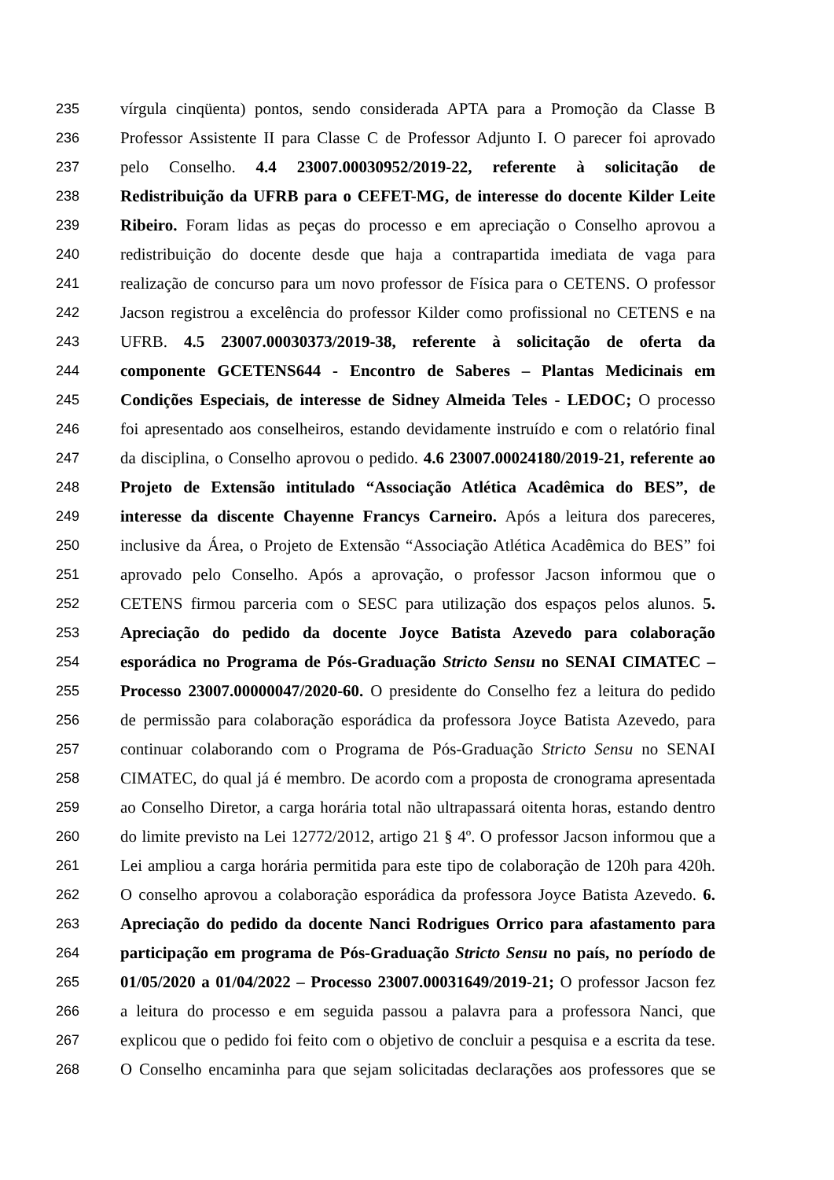235
vírgula cinqüenta) pontos, sendo considerada APTA para a Promoção da Classe B
236
Professor Assistente II para Classe C de Professor Adjunto I. O parecer foi aprovado
237
pelo Conselho. 4.4 23007.00030952/2019-22, referente à solicitação de
238
Redistribuição da UFRB para o CEFET-MG, de interesse do docente Kilder Leite
239
Ribeiro. Foram lidas as peças do processo e em apreciação o Conselho aprovou a
240
redistribuição do docente desde que haja a contrapartida imediata de vaga para
241
realização de concurso para um novo professor de Física para o CETENS. O professor
242
Jacson registrou a excelência do professor Kilder como profissional no CETENS e na
243
UFRB. 4.5 23007.00030373/2019-38, referente à solicitação de oferta da
244
componente GCETENS644 - Encontro de Saberes – Plantas Medicinais em
245
Condições Especiais, de interesse de Sidney Almeida Teles - LEDOC; O processo
246
foi apresentado aos conselheiros, estando devidamente instruído e com o relatório final
247
da disciplina, o Conselho aprovou o pedido. 4.6 23007.00024180/2019-21, referente ao
248
Projeto de Extensão intitulado “Associação Atlética Acadêmica do BES”, de
249
interesse da discente Chayenne Francys Carneiro. Após a leitura dos pareceres,
250
inclusive da Área, o Projeto de Extensão “Associação Atlética Acadêmica do BES” foi
251
aprovado pelo Conselho. Após a aprovação, o professor Jacson informou que o
252
CETENS firmou parceria com o SESC para utilização dos espaços pelos alunos. 5.
253
Apreciação do pedido da docente Joyce Batista Azevedo para colaboração
254
esporádica no Programa de Pós-Graduação Stricto Sensu no SENAI CIMATEC –
255
Processo 23007.00000047/2020-60. O presidente do Conselho fez a leitura do pedido
256
de permissão para colaboração esporádica da professora Joyce Batista Azevedo, para
257
continuar colaborando com o Programa de Pós-Graduação Stricto Sensu no SENAI
258
CIMATEC, do qual já é membro. De acordo com a proposta de cronograma apresentada
259
ao Conselho Diretor, a carga horária total não ultrapassará oitenta horas, estando dentro
260
do limite previsto na Lei 12772/2012, artigo 21 § 4º. O professor Jacson informou que a
261
Lei ampliou a carga horária permitida para este tipo de colaboração de 120h para 420h.
262
O conselho aprovou a colaboração esporádica da professora Joyce Batista Azevedo. 6.
263
Apreciação do pedido da docente Nanci Rodrigues Orrico para afastamento para
264
participação em programa de Pós-Graduação Stricto Sensu no país, no período de
265
01/05/2020 a 01/04/2022 – Processo 23007.00031649/2019-21; O professor Jacson fez
266
a leitura do processo e em seguida passou a palavra para a professora Nanci, que
267
explicou que o pedido foi feito com o objetivo de concluir a pesquisa e a escrita da tese.
268
O Conselho encaminha para que sejam solicitadas declarações aos professores que se